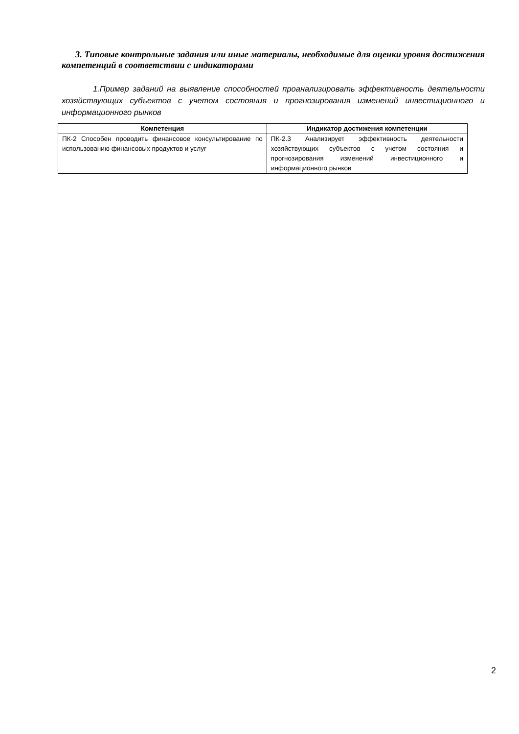3. Типовые контрольные задания или иные материалы, необходимые для оценки уровня достижения компетенций в соответствии с индикаторами
1.Пример заданий на выявление способностей проанализировать эффективность деятельности хозяйствующих субъектов с учетом состояния и прогнозирования изменений инвестиционного и информационного рынков
| Компетенция | Индикатор достижения компетенции |
| --- | --- |
| ПК-2 Способен проводить финансовое консультирование по использованию финансовых продуктов и услуг | ПК-2.3 Анализирует эффективность деятельности хозяйствующих субъектов с учетом состояния и прогнозирования изменений инвестиционного и информационного рынков |
2